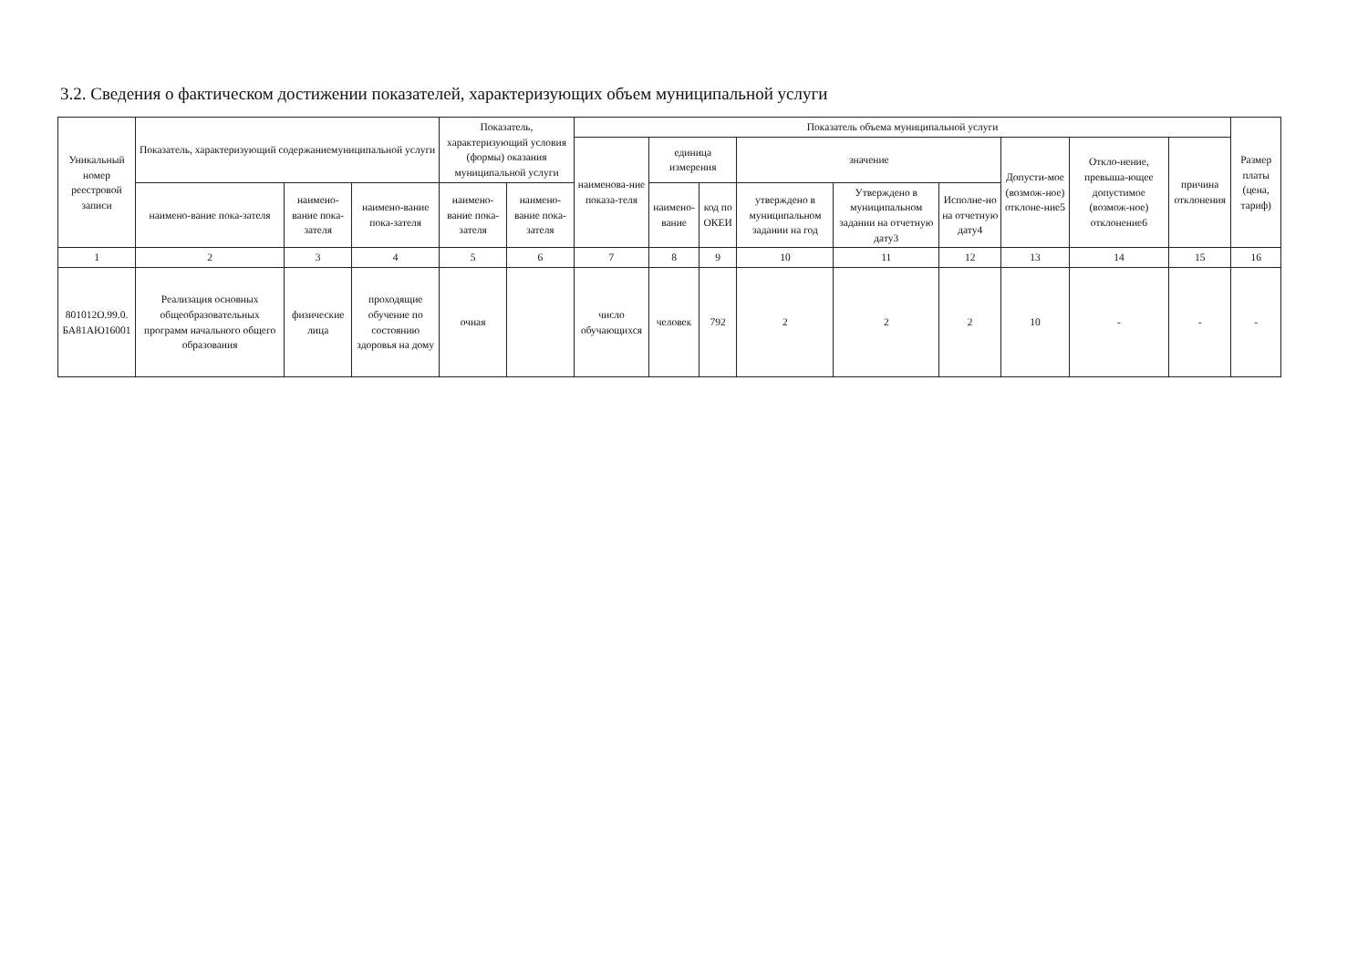3.2. Сведения о фактическом достижении показателей, характеризующих объем муниципальной услуги
| Уникальный номер реестровой записи | Показатель, характеризующий содержаниемуниципальной услуги | | | Показатель, характеризующий условия (формы) оказания муниципальной услуги | | Показатель объема муниципальной услуги | | | | | | | | | Размер платы (цена, тариф) |
| --- | --- | --- | --- | --- | --- | --- | --- | --- | --- | --- | --- | --- | --- | --- | --- |
| | | | | | | наименова-ние показа-теля | единица измерения | | значение | | | Допусти-мое (возмож-ное) отклоне-ние5 | Откло-нение, превыша-ющее допустимое (возмож-ное) отклонение6 | причина отклонения | |
| | наимено-вание пока-зателя | наимено-вание пока-зателя | наимено-вание пока-зателя | наимено-вание пока-зателя | наимено-вание пока-зателя | | наимено-вание | код по ОКЕИ | утверждено в муниципальном задании на год | Утверждено в муниципальном задании на отчетную дату3 | Исполне-но на отчетную дату4 | | | | |
| 1 | 2 | 3 | 4 | 5 | 6 | 7 | 8 | 9 | 10 | 11 | 12 | 13 | 14 | 15 | 16 |
| 801012О.99.0. БА81АЮ16001 | Реализация основных общеобразовательных программ начального общего образования | физические лица | проходящие обучение по состоянию здоровья на дому | очная | | число обучающихся | человек | 792 | 2 | 2 | 2 | 10 | - | - | - |